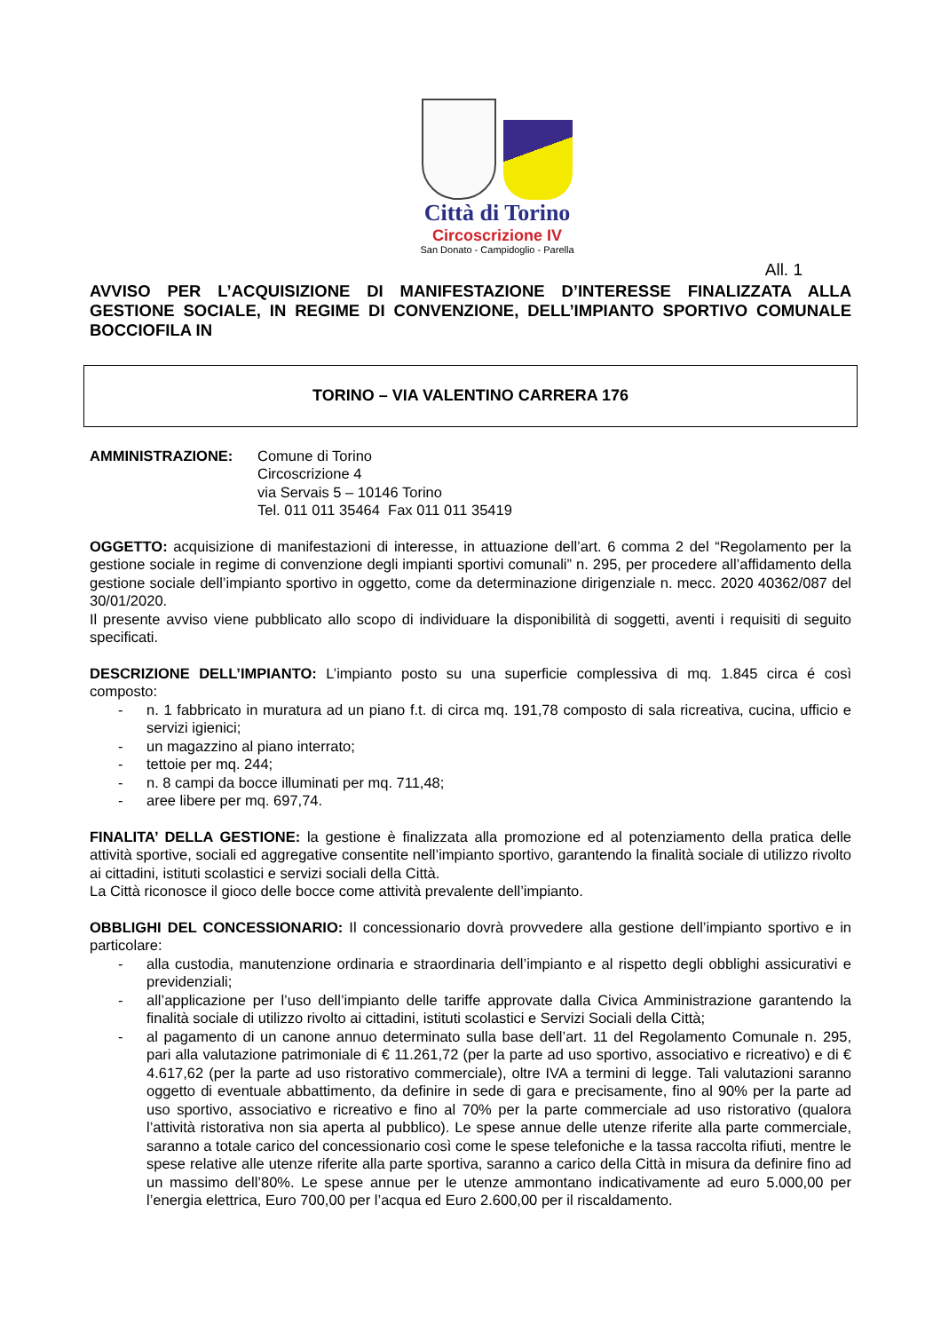Città di Torino
Circoscrizione IV
San Donato - Campidoglio - Parella
All. 1
AVVISO PER L’ACQUISIZIONE DI MANIFESTAZIONE D’INTERESSE FINALIZZATA ALLA GESTIONE SOCIALE, IN REGIME DI CONVENZIONE, DELL’IMPIANTO SPORTIVO COMUNALE BOCCIOFILA IN
TORINO – VIA VALENTINO CARRERA 176
AMMINISTRAZIONE: Comune di Torino
Circoscrizione 4
via Servais 5 – 10146 Torino
Tel. 011 011 35464 Fax 011 011 35419
OGGETTO: acquisizione di manifestazioni di interesse, in attuazione dell’art. 6 comma 2 del “Regolamento per la gestione sociale in regime di convenzione degli impianti sportivi comunali” n. 295, per procedere all’affidamento della gestione sociale dell’impianto sportivo in oggetto, come da determinazione dirigenziale n. mecc. 2020 40362/087 del 30/01/2020.
Il presente avviso viene pubblicato allo scopo di individuare la disponibilità di soggetti, aventi i requisiti di seguito specificati.
DESCRIZIONE DELL’IMPIANTO: L’impianto posto su una superficie complessiva di mq. 1.845 circa é così composto:
- n. 1 fabbricato in muratura ad un piano f.t. di circa mq. 191,78 composto di sala ricreativa, cucina, ufficio e servizi igienici;
- un magazzino al piano interrato;
- tettoie per mq. 244;
- n. 8 campi da bocce illuminati per mq. 711,48;
- aree libere per mq. 697,74.
FINALITA’ DELLA GESTIONE: la gestione è finalizzata alla promozione ed al potenziamento della pratica delle attività sportive, sociali ed aggregative consentite nell’impianto sportivo, garantendo la finalità sociale di utilizzo rivolto ai cittadini, istituti scolastici e servizi sociali della Città.
La Città riconosce il gioco delle bocce come attività prevalente dell’impianto.
OBBLIGHI DEL CONCESSIONARIO: Il concessionario dovrà provvedere alla gestione dell’impianto sportivo e in particolare:
- alla custodia, manutenzione ordinaria e straordinaria dell’impianto e al rispetto degli obblighi assicurativi e previdenziali;
- all’applicazione per l’uso dell’impianto delle tariffe approvate dalla Civica Amministrazione garantendo la finalità sociale di utilizzo rivolto ai cittadini, istituti scolastici e Servizi Sociali della Città;
- al pagamento di un canone annuo determinato sulla base dell’art. 11 del Regolamento Comunale n. 295, pari alla valutazione patrimoniale di € 11.261,72 (per la parte ad uso sportivo, associativo e ricreativo) e di € 4.617,62 (per la parte ad uso ristorativo commerciale), oltre IVA a termini di legge. Tali valutazioni saranno oggetto di eventuale abbattimento, da definire in sede di gara e precisamente, fino al 90% per la parte ad uso sportivo, associativo e ricreativo e fino al 70% per la parte commerciale ad uso ristorativo (qualora l’attività ristorativa non sia aperta al pubblico). Le spese annue delle utenze riferite alla parte commerciale, saranno a totale carico del concessionario così come le spese telefoniche e la tassa raccolta rifiuti, mentre le spese relative alle utenze riferite alla parte sportiva, saranno a carico della Città in misura da definire fino ad un massimo dell’80%. Le spese annue per le utenze ammontano indicativamente ad euro 5.000,00 per l’energia elettrica, Euro 700,00 per l’acqua ed Euro 2.600,00 per il riscaldamento.